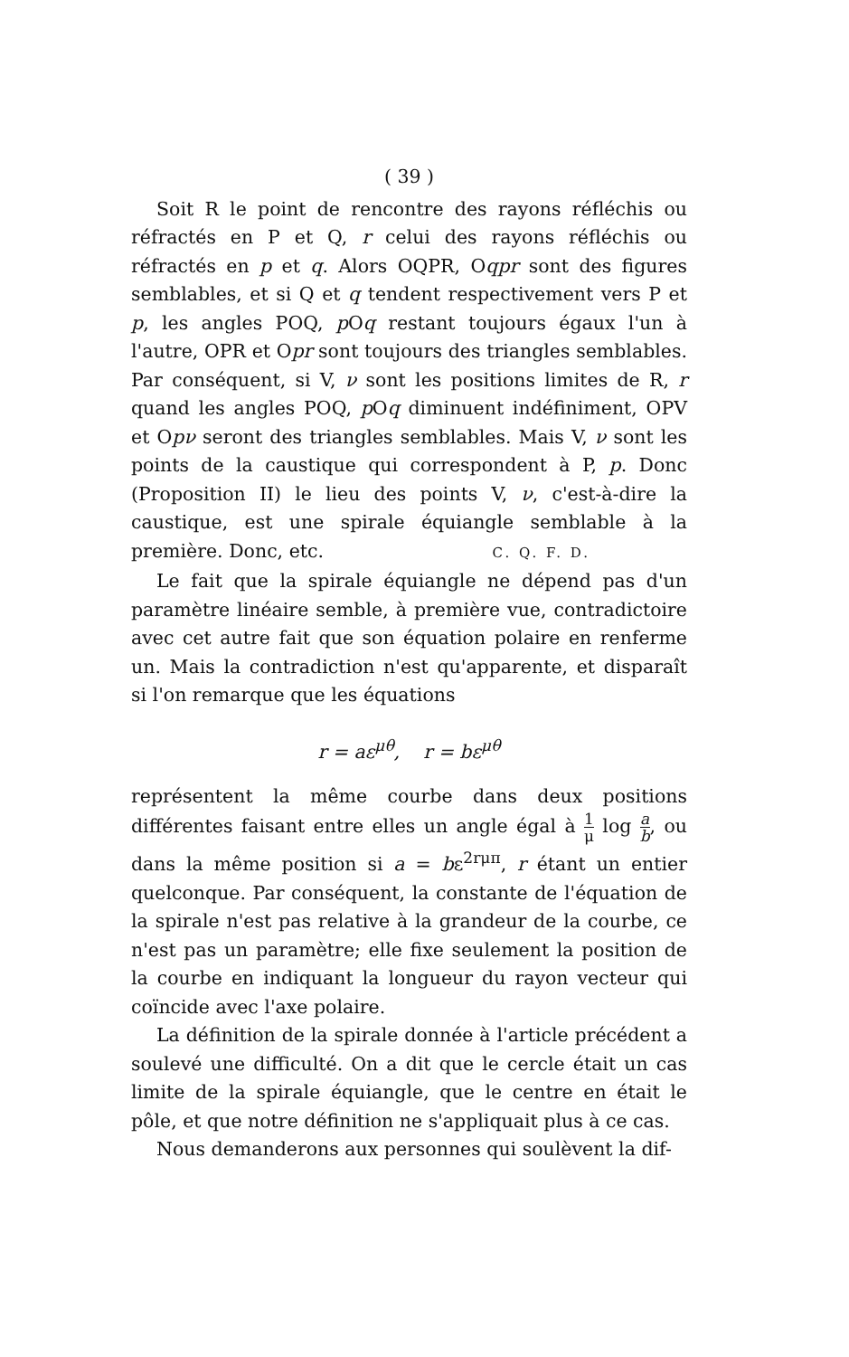( 39 )
Soit R le point de rencontre des rayons réfléchis ou réfractés en P et Q, r celui des rayons réfléchis ou réfractés en p et q. Alors OQPR, Oqpr sont des figures semblables, et si Q et q tendent respectivement vers P et p, les angles POQ, p Oq restant toujours égaux l'un à l'autre, OPR et Opr sont toujours des triangles semblables. Par conséquent, si V, ν sont les positions limites de R, r quand les angles POQ, p Oq diminuent indéfiniment, OPV et Opν seront des triangles semblables. Mais V, ν sont les points de la caustique qui correspondent à P, p. Donc (Proposition II) le lieu des points V, ν, c'est-à-dire la caustique, est une spirale équiangle semblable à la première. Donc, etc. C. Q. F. D.
Le fait que la spirale équiangle ne dépend pas d'un paramètre linéaire semble, à première vue, contradictoire avec cet autre fait que son équation polaire en renferme un. Mais la contradiction n'est qu'apparente, et disparaît si l'on remarque que les équations
r = aε<sup>μθ</sup>, r = bε<sup>μθ</sup>
représentent la même courbe dans deux positions différentes faisant entre elles un angle égal à 1 μ log a b, ou dans la même position si a = bε<sup>2rμπ</sup>, r étant un entier quelconque. Par conséquent, la constante de l'équation de la spirale n'est pas relative à la grandeur de la courbe, ce n'est pas un paramètre; elle fixe seulement la position de la courbe en indiquant la longueur du rayon vecteur qui coïncide avec l'axe polaire.
La définition de la spirale donnée à l'article précédent a soulevé une difficulté. On a dit que le cercle était un cas limite de la spirale équiangle, que le centre en était le pôle, et que notre définition ne s'appliquait plus à ce cas.
Nous demanderons aux personnes qui soulèvent la dif-